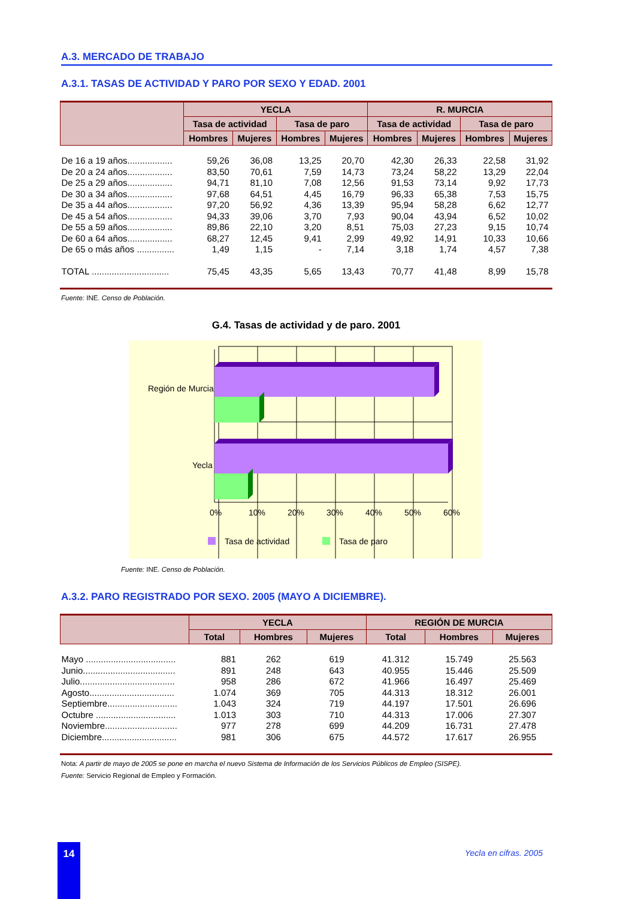A.3. MERCADO DE TRABAJO
A.3.1. TASAS DE ACTIVIDAD Y PARO POR SEXO Y EDAD. 2001
| | YECLA | | | | R. MURCIA | | | |
| --- | --- | --- | --- | --- | --- | --- | --- | --- |
| | Tasa de actividad | | Tasa de paro | | Tasa de actividad | | Tasa de paro | |
| | Hombres | Mujeres | Hombres | Mujeres | Hombres | Mujeres | Hombres | Mujeres |
| De 16 a 19 años.................. | 59,26 | 36,08 | 13,25 | 20,70 | 42,30 | 26,33 | 22,58 | 31,92 |
| De 20 a 24 años.................. | 83,50 | 70,61 | 7,59 | 14,73 | 73,24 | 58,22 | 13,29 | 22,04 |
| De 25 a 29 años.................. | 94,71 | 81,10 | 7,08 | 12,56 | 91,53 | 73,14 | 9,92 | 17,73 |
| De 30 a 34 años.................. | 97,68 | 64,51 | 4,45 | 16,79 | 96,33 | 65,38 | 7,53 | 15,75 |
| De 35 a 44 años.................. | 97,20 | 56,92 | 4,36 | 13,39 | 95,94 | 58,28 | 6,62 | 12,77 |
| De 45 a 54 años.................. | 94,33 | 39,06 | 3,70 | 7,93 | 90,04 | 43,94 | 6,52 | 10,02 |
| De 55 a 59 años.................. | 89,86 | 22,10 | 3,20 | 8,51 | 75,03 | 27,23 | 9,15 | 10,74 |
| De 60 a 64 años.................. | 68,27 | 12,45 | 9,41 | 2,99 | 49,92 | 14,91 | 10,33 | 10,66 |
| De 65 o más años ............... | 1,49 | 1,15 | - | 7,14 | 3,18 | 1,74 | 4,57 | 7,38 |
| TOTAL ............................... | 75,45 | 43,35 | 5,65 | 13,43 | 70,77 | 41,48 | 8,99 | 15,78 |
Fuente: INE. Censo de Población.
G.4. Tasas de actividad y de paro. 2001
Región de Murcia
Yecla
0%
10%
20%
30%
40%
50%
60%
Tasa de actividad
Tasa de paro
Fuente: INE. Censo de Población.
A.3.2. PARO REGISTRADO POR SEXO. 2005 (MAYO A DICIEMBRE).
| | YECLA | | | REGIÓN DE MURCIA | | |
| --- | --- | --- | --- | --- | --- | --- |
| | Total | Hombres | Mujeres | Total | Hombres | Mujeres |
| Mayo .................................... | 881 | 262 | 619 | 41.312 | 15.749 | 25.563 |
| Junio..................................... | 891 | 248 | 643 | 40.955 | 15.446 | 25.509 |
| Julio...................................... | 958 | 286 | 672 | 41.966 | 16.497 | 25.469 |
| Agosto.................................. | 1.074 | 369 | 705 | 44.313 | 18.312 | 26.001 |
| Septiembre............................ | 1.043 | 324 | 719 | 44.197 | 17.501 | 26.696 |
| Octubre ................................ | 1.013 | 303 | 710 | 44.313 | 17.006 | 27.307 |
| Noviembre............................. | 977 | 278 | 699 | 44.209 | 16.731 | 27.478 |
| Diciembre.............................. | 981 | 306 | 675 | 44.572 | 17.617 | 26.955 |
Nota: A partir de mayo de 2005 se pone en marcha el nuevo Sistema de Información de los Servicios Públicos de Empleo (SISPE).
Fuente: Servicio Regional de Empleo y Formación.
14 Yecla en cifras. 2005